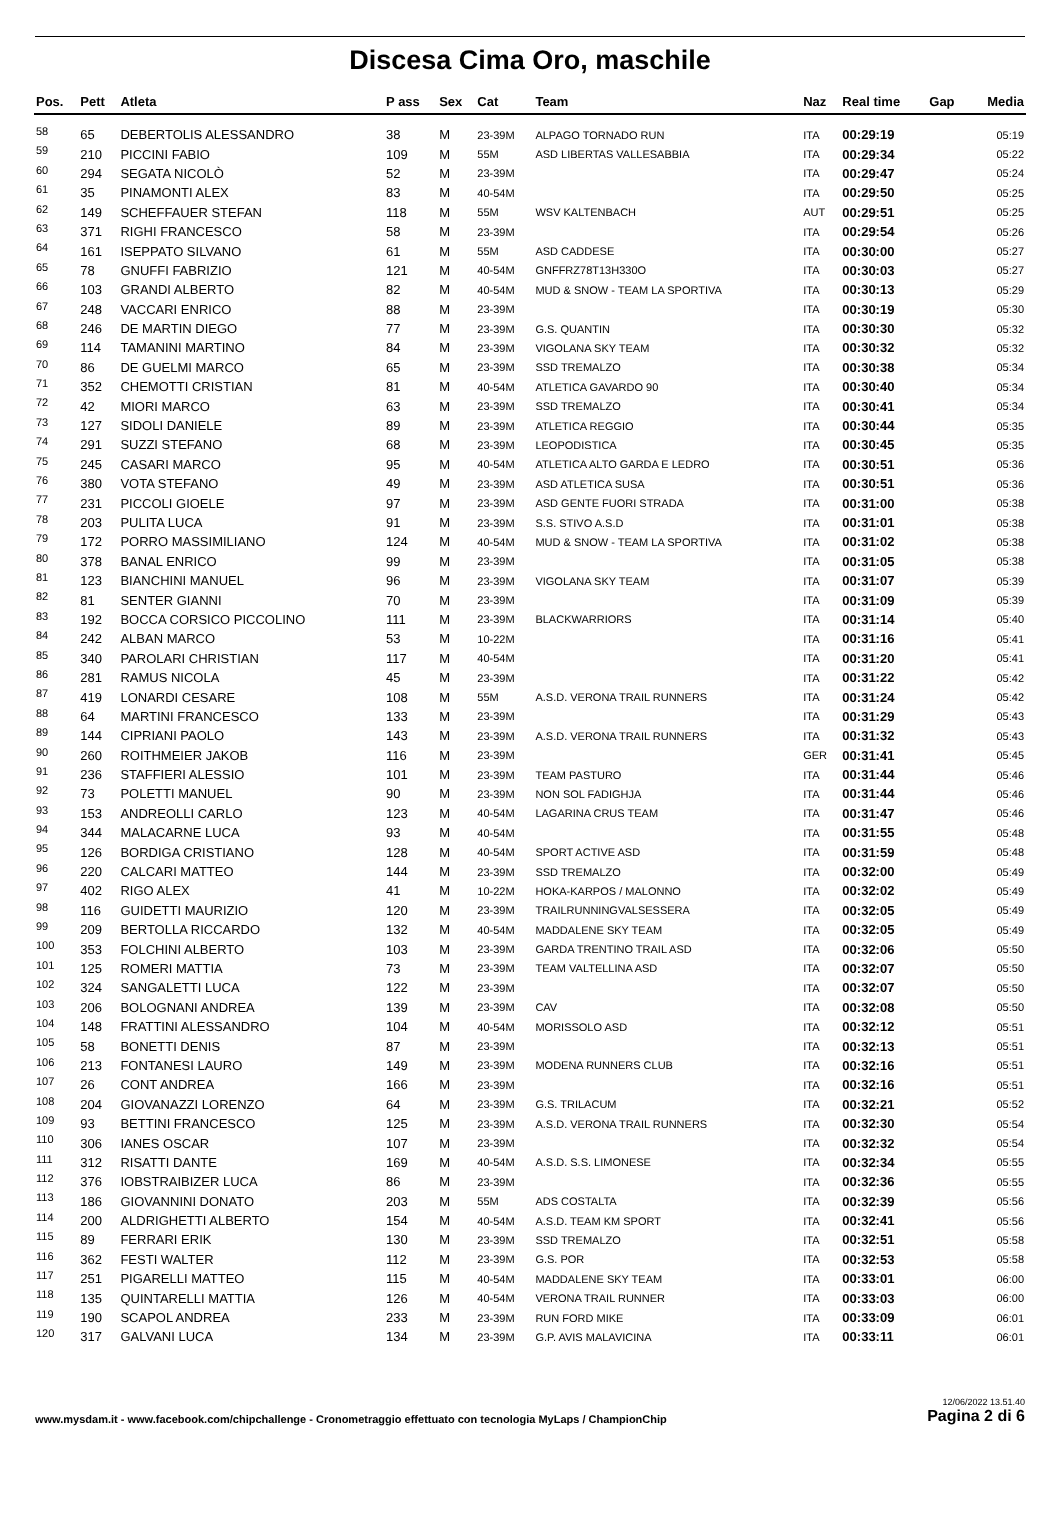Discesa Cima Oro, maschile
| Pos. | Pett | Atleta | P ass | Sex | Cat | Team | Naz | Real time | Gap | Media |
| --- | --- | --- | --- | --- | --- | --- | --- | --- | --- | --- |
| 58 | 65 | DEBERTOLIS ALESSANDRO | 38 | M | 23-39M | ALPAGO TORNADO RUN | ITA | 00:29:19 | | 05:19 |
| 59 | 210 | PICCINI FABIO | 109 | M | 55M | ASD LIBERTAS VALLESABBIA | ITA | 00:29:34 | | 05:22 |
| 60 | 294 | SEGATA NICOLÒ | 52 | M | 23-39M | | ITA | 00:29:47 | | 05:24 |
| 61 | 35 | PINAMONTI ALEX | 83 | M | 40-54M | | ITA | 00:29:50 | | 05:25 |
| 62 | 149 | SCHEFFAUER STEFAN | 118 | M | 55M | WSV KALTENBACH | AUT | 00:29:51 | | 05:25 |
| 63 | 371 | RIGHI FRANCESCO | 58 | M | 23-39M | | ITA | 00:29:54 | | 05:26 |
| 64 | 161 | ISEPPATO SILVANO | 61 | M | 55M | ASD CADDESE | ITA | 00:30:00 | | 05:27 |
| 65 | 78 | GNUFFI FABRIZIO | 121 | M | 40-54M | GNFFRZ78T13H330O | ITA | 00:30:03 | | 05:27 |
| 66 | 103 | GRANDI ALBERTO | 82 | M | 40-54M | MUD & SNOW - TEAM LA SPORTIVA | ITA | 00:30:13 | | 05:29 |
| 67 | 248 | VACCARI ENRICO | 88 | M | 23-39M | | ITA | 00:30:19 | | 05:30 |
| 68 | 246 | DE MARTIN DIEGO | 77 | M | 23-39M | G.S. QUANTIN | ITA | 00:30:30 | | 05:32 |
| 69 | 114 | TAMANINI MARTINO | 84 | M | 23-39M | VIGOLANA SKY TEAM | ITA | 00:30:32 | | 05:32 |
| 70 | 86 | DE GUELMI MARCO | 65 | M | 23-39M | SSD TREMALZO | ITA | 00:30:38 | | 05:34 |
| 71 | 352 | CHEMOTTI CRISTIAN | 81 | M | 40-54M | ATLETICA GAVARDO 90 | ITA | 00:30:40 | | 05:34 |
| 72 | 42 | MIORI MARCO | 63 | M | 23-39M | SSD TREMALZO | ITA | 00:30:41 | | 05:34 |
| 73 | 127 | SIDOLI DANIELE | 89 | M | 23-39M | ATLETICA REGGIO | ITA | 00:30:44 | | 05:35 |
| 74 | 291 | SUZZI STEFANO | 68 | M | 23-39M | LEOPODISTICA | ITA | 00:30:45 | | 05:35 |
| 75 | 245 | CASARI MARCO | 95 | M | 40-54M | ATLETICA ALTO GARDA E LEDRO | ITA | 00:30:51 | | 05:36 |
| 76 | 380 | VOTA STEFANO | 49 | M | 23-39M | ASD ATLETICA SUSA | ITA | 00:30:51 | | 05:36 |
| 77 | 231 | PICCOLI GIOELE | 97 | M | 23-39M | ASD GENTE FUORI STRADA | ITA | 00:31:00 | | 05:38 |
| 78 | 203 | PULITA LUCA | 91 | M | 23-39M | S.S. STIVO A.S.D | ITA | 00:31:01 | | 05:38 |
| 79 | 172 | PORRO MASSIMILIANO | 124 | M | 40-54M | MUD & SNOW - TEAM LA SPORTIVA | ITA | 00:31:02 | | 05:38 |
| 80 | 378 | BANAL ENRICO | 99 | M | 23-39M | | ITA | 00:31:05 | | 05:38 |
| 81 | 123 | BIANCHINI MANUEL | 96 | M | 23-39M | VIGOLANA SKY TEAM | ITA | 00:31:07 | | 05:39 |
| 82 | 81 | SENTER GIANNI | 70 | M | 23-39M | | ITA | 00:31:09 | | 05:39 |
| 83 | 192 | BOCCA CORSICO PICCOLINO | 111 | M | 23-39M | BLACKWARRIORS | ITA | 00:31:14 | | 05:40 |
| 84 | 242 | ALBAN MARCO | 53 | M | 10-22M | | ITA | 00:31:16 | | 05:41 |
| 85 | 340 | PAROLARI CHRISTIAN | 117 | M | 40-54M | | ITA | 00:31:20 | | 05:41 |
| 86 | 281 | RAMUS NICOLA | 45 | M | 23-39M | | ITA | 00:31:22 | | 05:42 |
| 87 | 419 | LONARDI CESARE | 108 | M | 55M | A.S.D. VERONA TRAIL RUNNERS | ITA | 00:31:24 | | 05:42 |
| 88 | 64 | MARTINI FRANCESCO | 133 | M | 23-39M | | ITA | 00:31:29 | | 05:43 |
| 89 | 144 | CIPRIANI PAOLO | 143 | M | 23-39M | A.S.D. VERONA TRAIL RUNNERS | ITA | 00:31:32 | | 05:43 |
| 90 | 260 | ROITHMEIER JAKOB | 116 | M | 23-39M | | GER | 00:31:41 | | 05:45 |
| 91 | 236 | STAFFIERI ALESSIO | 101 | M | 23-39M | TEAM PASTURO | ITA | 00:31:44 | | 05:46 |
| 92 | 73 | POLETTI MANUEL | 90 | M | 23-39M | NON SOL FADIGHJA | ITA | 00:31:44 | | 05:46 |
| 93 | 153 | ANDREOLLI CARLO | 123 | M | 40-54M | LAGARINA CRUS TEAM | ITA | 00:31:47 | | 05:46 |
| 94 | 344 | MALACARNE LUCA | 93 | M | 40-54M | | ITA | 00:31:55 | | 05:48 |
| 95 | 126 | BORDIGA CRISTIANO | 128 | M | 40-54M | SPORT ACTIVE ASD | ITA | 00:31:59 | | 05:48 |
| 96 | 220 | CALCARI MATTEO | 144 | M | 23-39M | SSD TREMALZO | ITA | 00:32:00 | | 05:49 |
| 97 | 402 | RIGO ALEX | 41 | M | 10-22M | HOKA-KARPOS / MALONNO | ITA | 00:32:02 | | 05:49 |
| 98 | 116 | GUIDETTI MAURIZIO | 120 | M | 23-39M | TRAILRUNNINGVALSESSERA | ITA | 00:32:05 | | 05:49 |
| 99 | 209 | BERTOLLA RICCARDO | 132 | M | 40-54M | MADDALENE SKY TEAM | ITA | 00:32:05 | | 05:49 |
| 100 | 353 | FOLCHINI ALBERTO | 103 | M | 23-39M | GARDA TRENTINO TRAIL ASD | ITA | 00:32:06 | | 05:50 |
| 101 | 125 | ROMERI MATTIA | 73 | M | 23-39M | TEAM VALTELLINA ASD | ITA | 00:32:07 | | 05:50 |
| 102 | 324 | SANGALETTI LUCA | 122 | M | 23-39M | | ITA | 00:32:07 | | 05:50 |
| 103 | 206 | BOLOGNANI ANDREA | 139 | M | 23-39M | CAV | ITA | 00:32:08 | | 05:50 |
| 104 | 148 | FRATTINI ALESSANDRO | 104 | M | 40-54M | MORISSOLO ASD | ITA | 00:32:12 | | 05:51 |
| 105 | 58 | BONETTI DENIS | 87 | M | 23-39M | | ITA | 00:32:13 | | 05:51 |
| 106 | 213 | FONTANESI LAURO | 149 | M | 23-39M | MODENA RUNNERS CLUB | ITA | 00:32:16 | | 05:51 |
| 107 | 26 | CONT ANDREA | 166 | M | 23-39M | | ITA | 00:32:16 | | 05:51 |
| 108 | 204 | GIOVANAZZI LORENZO | 64 | M | 23-39M | G.S. TRILACUM | ITA | 00:32:21 | | 05:52 |
| 109 | 93 | BETTINI FRANCESCO | 125 | M | 23-39M | A.S.D. VERONA TRAIL RUNNERS | ITA | 00:32:30 | | 05:54 |
| 110 | 306 | IANES OSCAR | 107 | M | 23-39M | | ITA | 00:32:32 | | 05:54 |
| 111 | 312 | RISATTI DANTE | 169 | M | 40-54M | A.S.D. S.S. LIMONESE | ITA | 00:32:34 | | 05:55 |
| 112 | 376 | IOBSTRAIBIZER LUCA | 86 | M | 23-39M | | ITA | 00:32:36 | | 05:55 |
| 113 | 186 | GIOVANNINI DONATO | 203 | M | 55M | ADS COSTALTA | ITA | 00:32:39 | | 05:56 |
| 114 | 200 | ALDRIGHETTI ALBERTO | 154 | M | 40-54M | A.S.D. TEAM KM SPORT | ITA | 00:32:41 | | 05:56 |
| 115 | 89 | FERRARI ERIK | 130 | M | 23-39M | SSD TREMALZO | ITA | 00:32:51 | | 05:58 |
| 116 | 362 | FESTI WALTER | 112 | M | 23-39M | G.S. POR | ITA | 00:32:53 | | 05:58 |
| 117 | 251 | PIGARELLI MATTEO | 115 | M | 40-54M | MADDALENE SKY TEAM | ITA | 00:33:01 | | 06:00 |
| 118 | 135 | QUINTARELLI MATTIA | 126 | M | 40-54M | VERONA TRAIL RUNNER | ITA | 00:33:03 | | 06:00 |
| 119 | 190 | SCAPOL ANDREA | 233 | M | 23-39M | RUN FORD MIKE | ITA | 00:33:09 | | 06:01 |
| 120 | 317 | GALVANI LUCA | 134 | M | 23-39M | G.P. AVIS MALAVICINA | ITA | 00:33:11 | | 06:01 |
www.mysdam.it - www.facebook.com/chipchallenge - Cronometraggio effettuato con tecnologia MyLaps / ChampionChip
12/06/2022 13.51.40
Pagina 2 di 6